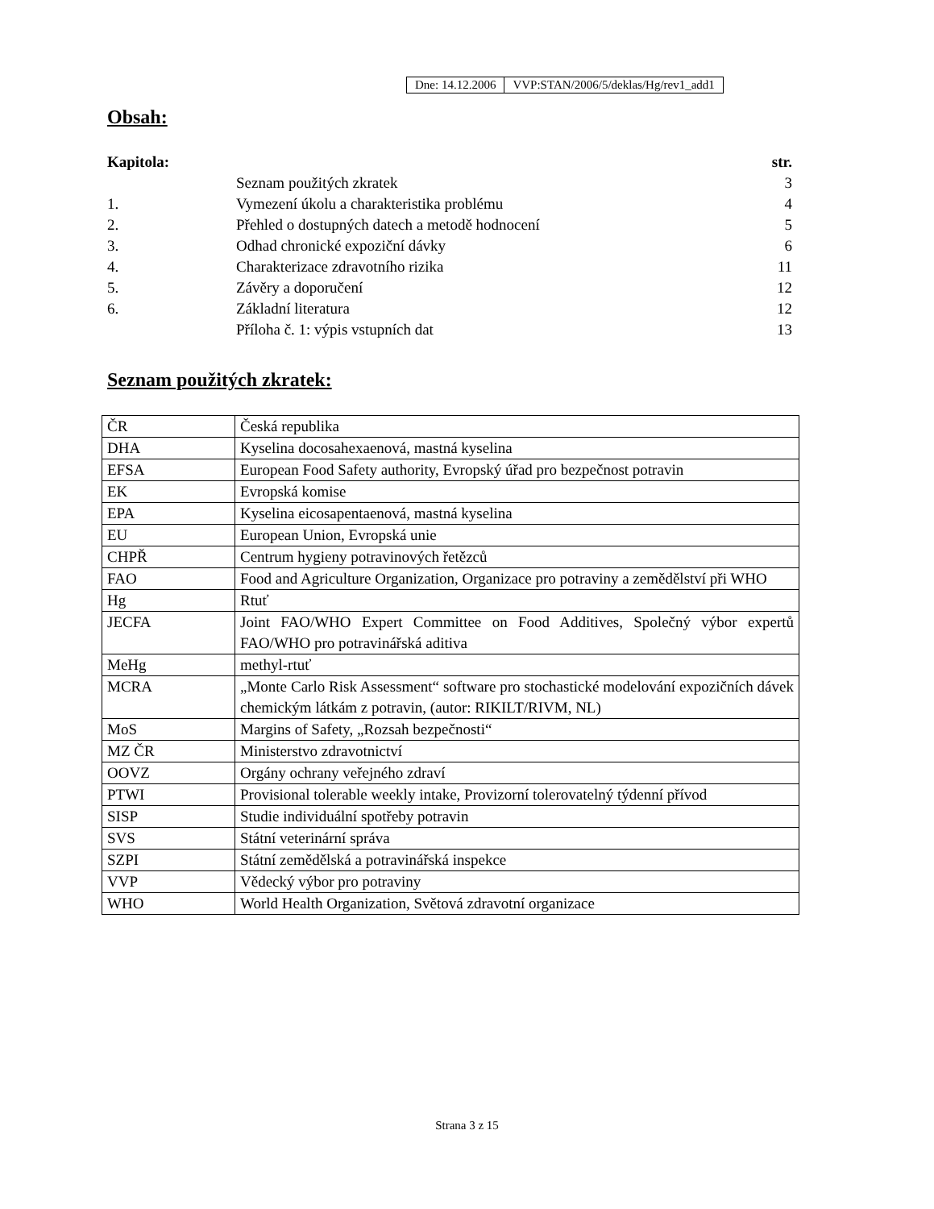| Dne: 14.12.2006 | VVP:STAN/2006/5/deklas/Hg/rev1_add1 |
Obsah:
| Kapitola: | | str. |
| --- | --- | --- |
| | Seznam použitých zkratek | 3 |
| 1. | Vymezení úkolu a charakteristika problému | 4 |
| 2. | Přehled o dostupných datech a metodě hodnocení | 5 |
| 3. | Odhad chronické expoziční dávky | 6 |
| 4. | Charakterizace zdravotního rizika | 11 |
| 5. | Závěry a doporučení | 12 |
| 6. | Základní literatura | 12 |
| | Příloha č. 1: výpis vstupních dat | 13 |
Seznam použitých zkratek:
| ČR | Česká republika |
| DHA | Kyselina docosahexaenová, mastná kyselina |
| EFSA | European Food Safety authority, Evropský úřad pro bezpečnost potravin |
| EK | Evropská komise |
| EPA | Kyselina eicosapentaenová, mastná kyselina |
| EU | European Union, Evropská unie |
| CHPŘ | Centrum hygieny potravinových řetězců |
| FAO | Food and Agriculture Organization, Organizace pro potraviny a zemědělství při WHO |
| Hg | Rtuť |
| JECFA | Joint FAO/WHO Expert Committee on Food Additives, Společný výbor expertů FAO/WHO pro potravinářská aditiva |
| MeHg | methyl-rtuť |
| MCRA | „Monte Carlo Risk Assessment“ software pro stochastické modelování expozičních dávek chemickým látkám z potravin, (autor: RIKILT/RIVM, NL) |
| MoS | Margins of Safety, „Rozsah bezpečnosti“ |
| MZ ČR | Ministerstvo zdravotnictví |
| OOVZ | Orgány ochrany veřejného zdraví |
| PTWI | Provisional tolerable weekly intake, Provizorní tolerovatelný týdenní přívod |
| SISP | Studie individuální spotřeby potravin |
| SVS | Státní veterinární správa |
| SZPI | Státní zemědělská a potravinářská inspekce |
| VVP | Vědecký výbor pro potraviny |
| WHO | World Health Organization, Světová zdravotní organizace |
Strana 3 z 15